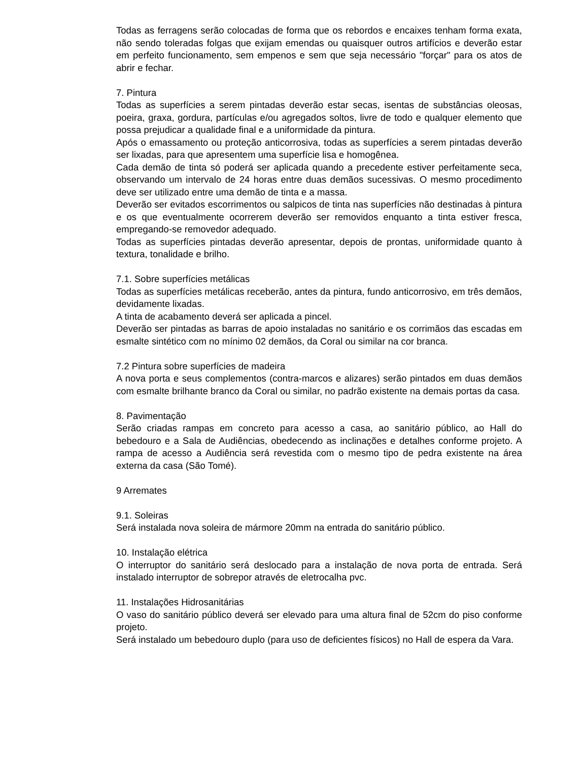Todas as ferragens serão colocadas de forma que os rebordos e encaixes tenham forma exata, não sendo toleradas folgas que exijam emendas ou quaisquer outros artifícios e deverão estar em perfeito funcionamento, sem empenos e sem que seja necessário "forçar" para os atos de abrir e fechar.
7. Pintura
Todas as superfícies a serem pintadas deverão estar secas, isentas de substâncias oleosas, poeira, graxa, gordura, partículas e/ou agregados soltos, livre de todo e qualquer elemento que possa prejudicar a qualidade final e a uniformidade da pintura.
Após o emassamento ou proteção anticorrosiva, todas as superfícies a serem pintadas deverão ser lixadas, para que apresentem uma superfície lisa e homogênea.
Cada demão de tinta só poderá ser aplicada quando a precedente estiver perfeitamente seca, observando um intervalo de 24 horas entre duas demãos sucessivas. O mesmo procedimento deve ser utilizado entre uma demão de tinta e a massa.
Deverão ser evitados escorrimentos ou salpicos de tinta nas superfícies não destinadas à pintura e os que eventualmente ocorrerem deverão ser removidos enquanto a tinta estiver fresca, empregando-se removedor adequado.
Todas as superfícies pintadas deverão apresentar, depois de prontas, uniformidade quanto à textura, tonalidade e brilho.
7.1. Sobre superfícies metálicas
Todas as superfícies metálicas receberão, antes da pintura, fundo anticorrosivo, em três demãos, devidamente lixadas.
A tinta de acabamento deverá ser aplicada a pincel.
Deverão ser pintadas as barras de apoio instaladas no sanitário e os corrimãos das escadas em esmalte sintético com no mínimo 02 demãos, da Coral ou similar na cor branca.
7.2 Pintura sobre superfícies de madeira
A nova porta e seus complementos (contra-marcos e alizares) serão pintados em duas demãos com esmalte brilhante branco da Coral ou similar, no padrão existente na demais portas da casa.
8. Pavimentação
Serão criadas rampas em concreto para acesso a casa, ao sanitário público, ao Hall do bebedouro e a Sala de Audiências, obedecendo as inclinações e detalhes conforme projeto. A rampa de acesso a Audiência será revestida com o mesmo tipo de pedra existente na área externa da casa (São Tomé).
9 Arremates
9.1. Soleiras
Será instalada nova soleira de mármore 20mm na entrada do sanitário público.
10. Instalação elétrica
O interruptor do sanitário será deslocado para a instalação de nova porta de entrada. Será instalado interruptor de sobrepor através de eletrocalha pvc.
11. Instalações Hidrosanitárias
O vaso do sanitário público deverá ser elevado para uma altura final de 52cm do piso conforme projeto.
Será instalado um bebedouro duplo (para uso de deficientes físicos) no Hall de espera da Vara.